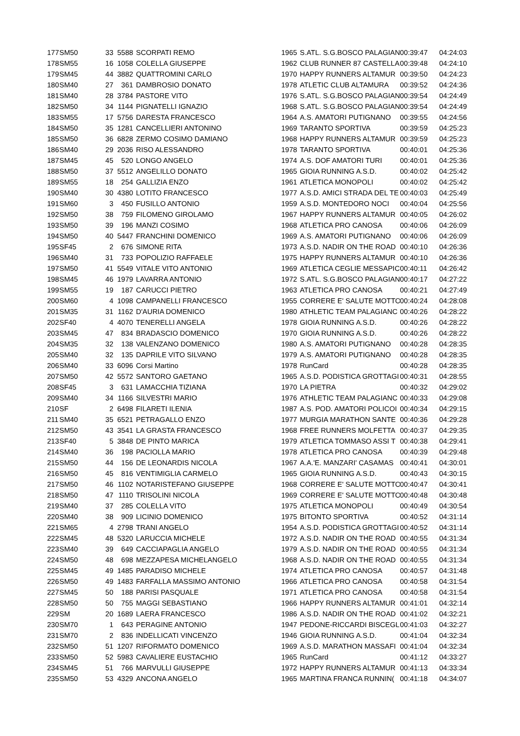| 177 | SM50 | 33 | 5588 | SCORPATI REMO | 1965 | S.ATL. S.G.BOSCO PALAGIAN | 00:39:47 | 04:24:03 |
| 178 | SM55 | 16 | 1058 | COLELLA GIUSEPPE | 1962 | CLUB RUNNER 87 CASTELLA | 00:39:48 | 04:24:10 |
| 179 | SM45 | 44 | 3882 | QUATTROMINI CARLO | 1970 | HAPPY RUNNERS ALTAMUR | 00:39:50 | 04:24:23 |
| 180 | SM40 | 27 | 361 | DAMBROSIO DONATO | 1978 | ATLETIC CLUB ALTAMURA | 00:39:52 | 04:24:36 |
| 181 | SM40 | 28 | 3784 | PASTORE VITO | 1976 | S.ATL. S.G.BOSCO PALAGIAN | 00:39:54 | 04:24:49 |
| 182 | SM50 | 34 | 1144 | PIGNATELLI IGNAZIO | 1968 | S.ATL. S.G.BOSCO PALAGIAN | 00:39:54 | 04:24:49 |
| 183 | SM55 | 17 | 5756 | DARESTA FRANCESCO | 1964 | A.S. AMATORI PUTIGNANO | 00:39:55 | 04:24:56 |
| 184 | SM50 | 35 | 1281 | CANCELLIERI ANTONINO | 1969 | TARANTO SPORTIVA | 00:39:59 | 04:25:23 |
| 185 | SM50 | 36 | 6828 | ZERMO COSIMO DAMIANO | 1968 | HAPPY RUNNERS ALTAMUR | 00:39:59 | 04:25:23 |
| 186 | SM40 | 29 | 2036 | RISO ALESSANDRO | 1978 | TARANTO SPORTIVA | 00:40:01 | 04:25:36 |
| 187 | SM45 | 45 | 520 | LONGO ANGELO | 1974 | A.S. DOF AMATORI TURI | 00:40:01 | 04:25:36 |
| 188 | SM50 | 37 | 5512 | ANGELILLO DONATO | 1965 | GIOIA RUNNING A.S.D. | 00:40:02 | 04:25:42 |
| 189 | SM55 | 18 | 254 | GALLIZIA ENZO | 1961 | ATLETICA MONOPOLI | 00:40:02 | 04:25:42 |
| 190 | SM40 | 30 | 4380 | LOTITO FRANCESCO | 1977 | A.S.D. AMICI STRADA DEL TE | 00:40:03 | 04:25:49 |
| 191 | SM60 | 3 | 450 | FUSILLO ANTONIO | 1959 | A.S.D. MONTEDORO NOCI | 00:40:04 | 04:25:56 |
| 192 | SM50 | 38 | 759 | FILOMENO GIROLAMO | 1967 | HAPPY RUNNERS ALTAMUR | 00:40:05 | 04:26:02 |
| 193 | SM50 | 39 | 196 | MANZI COSIMO | 1968 | ATLETICA PRO CANOSA | 00:40:06 | 04:26:09 |
| 194 | SM50 | 40 | 5447 | FRANCHINI DOMENICO | 1969 | A.S. AMATORI PUTIGNANO | 00:40:06 | 04:26:09 |
| 195 | SF45 | 2 | 676 | SIMONE RITA | 1973 | A.S.D. NADIR ON THE ROAD | 00:40:10 | 04:26:36 |
| 196 | SM40 | 31 | 733 | POPOLIZIO RAFFAELE | 1975 | HAPPY RUNNERS ALTAMUR | 00:40:10 | 04:26:36 |
| 197 | SM50 | 41 | 5549 | VITALE VITO ANTONIO | 1969 | ATLETICA CEGLIE MESSAPIC | 00:40:11 | 04:26:42 |
| 198 | SM45 | 46 | 1979 | LAVARRA ANTONIO | 1972 | S.ATL. S.G.BOSCO PALAGIAN | 00:40:17 | 04:27:22 |
| 199 | SM55 | 19 | 187 | CARUCCI PIETRO | 1963 | ATLETICA PRO CANOSA | 00:40:21 | 04:27:49 |
| 200 | SM60 | 4 | 1098 | CAMPANELLI FRANCESCO | 1955 | CORRERE E' SALUTE MOTTO | 00:40:24 | 04:28:08 |
| 201 | SM35 | 31 | 1162 | D'AURIA DOMENICO | 1980 | ATHLETIC TEAM PALAGIANC | 00:40:26 | 04:28:22 |
| 202 | SF40 | 4 | 4070 | TENERELLI ANGELA | 1978 | GIOIA RUNNING A.S.D. | 00:40:26 | 04:28:22 |
| 203 | SM45 | 47 | 834 | BRADASCIO DOMENICO | 1970 | GIOIA RUNNING A.S.D. | 00:40:26 | 04:28:22 |
| 204 | SM35 | 32 | 138 | VALENZANO DOMENICO | 1980 | A.S. AMATORI PUTIGNANO | 00:40:28 | 04:28:35 |
| 205 | SM40 | 32 | 135 | DAPRILE VITO SILVANO | 1979 | A.S. AMATORI PUTIGNANO | 00:40:28 | 04:28:35 |
| 206 | SM40 | 33 | 6096 | Corsi Martino | 1978 | RunCard | 00:40:28 | 04:28:35 |
| 207 | SM50 | 42 | 5572 | SANTORO GAETANO | 1965 | A.S.D. PODISTICA GROTTAGI | 00:40:31 | 04:28:55 |
| 208 | SF45 | 3 | 631 | LAMACCHIA TIZIANA | 1970 | LA PIETRA | 00:40:32 | 04:29:02 |
| 209 | SM40 | 34 | 1166 | SILVESTRI MARIO | 1976 | ATHLETIC TEAM PALAGIANC | 00:40:33 | 04:29:08 |
| 210 | SF | 2 | 6498 | FILARETI ILENIA | 1987 | A.S. POD. AMATORI POLICOI | 00:40:34 | 04:29:15 |
| 211 | SM40 | 35 | 6521 | PETRAGALLO ENZO | 1977 | MURGIA MARATHON SANTE | 00:40:36 | 04:29:28 |
| 212 | SM50 | 43 | 3541 | LA GRASTA FRANCESCO | 1968 | FREE RUNNERS MOLFETTA | 00:40:37 | 04:29:35 |
| 213 | SF40 | 5 | 3848 | DE PINTO MARICA | 1979 | ATLETICA TOMMASO ASSI T | 00:40:38 | 04:29:41 |
| 214 | SM40 | 36 | 198 | PACIOLLA MARIO | 1978 | ATLETICA PRO CANOSA | 00:40:39 | 04:29:48 |
| 215 | SM50 | 44 | 156 | DE LEONARDIS NICOLA | 1967 | A.A.'E. MANZARI' CASAMAS | 00:40:41 | 04:30:01 |
| 216 | SM50 | 45 | 816 | VENTIMIGLIA CARMELO | 1965 | GIOIA RUNNING A.S.D. | 00:40:43 | 04:30:15 |
| 217 | SM50 | 46 | 1102 | NOTARISTEFANO GIUSEPPE | 1968 | CORRERE E' SALUTE MOTTO | 00:40:47 | 04:30:41 |
| 218 | SM50 | 47 | 1110 | TRISOLINI NICOLA | 1969 | CORRERE E' SALUTE MOTTO | 00:40:48 | 04:30:48 |
| 219 | SM40 | 37 | 285 | COLELLA VITO | 1975 | ATLETICA MONOPOLI | 00:40:49 | 04:30:54 |
| 220 | SM40 | 38 | 909 | LICINIO DOMENICO | 1975 | BITONTO SPORTIVA | 00:40:52 | 04:31:14 |
| 221 | SM65 | 4 | 2798 | TRANI ANGELO | 1954 | A.S.D. PODISTICA GROTTAGI | 00:40:52 | 04:31:14 |
| 222 | SM45 | 48 | 5320 | LARUCCIA MICHELE | 1972 | A.S.D. NADIR ON THE ROAD | 00:40:55 | 04:31:34 |
| 223 | SM40 | 39 | 649 | CACCIAPAGLIA ANGELO | 1979 | A.S.D. NADIR ON THE ROAD | 00:40:55 | 04:31:34 |
| 224 | SM50 | 48 | 698 | MEZZAPESA MICHELANGELO | 1968 | A.S.D. NADIR ON THE ROAD | 00:40:55 | 04:31:34 |
| 225 | SM45 | 49 | 1485 | PARADISO MICHELE | 1974 | ATLETICA PRO CANOSA | 00:40:57 | 04:31:48 |
| 226 | SM50 | 49 | 1483 | FARFALLA MASSIMO ANTONIO | 1966 | ATLETICA PRO CANOSA | 00:40:58 | 04:31:54 |
| 227 | SM45 | 50 | 188 | PARISI PASQUALE | 1971 | ATLETICA PRO CANOSA | 00:40:58 | 04:31:54 |
| 228 | SM50 | 50 | 755 | MAGGI SEBASTIANO | 1966 | HAPPY RUNNERS ALTAMUR | 00:41:01 | 04:32:14 |
| 229 | SM | 20 | 1689 | LAERA FRANCESCO | 1986 | A.S.D. NADIR ON THE ROAD | 00:41:02 | 04:32:21 |
| 230 | SM70 | 1 | 643 | PERAGINE ANTONIO | 1947 | PEDONE-RICCARDI BISCEGLI | 00:41:03 | 04:32:27 |
| 231 | SM70 | 2 | 836 | INDELLICATI VINCENZO | 1946 | GIOIA RUNNING A.S.D. | 00:41:04 | 04:32:34 |
| 232 | SM50 | 51 | 1207 | RIFORMATO DOMENICO | 1969 | A.S.D. MARATHON MASSAFI | 00:41:04 | 04:32:34 |
| 233 | SM50 | 52 | 5983 | CAVALIERE EUSTACHIO | 1965 | RunCard | 00:41:12 | 04:33:27 |
| 234 | SM45 | 51 | 766 | MARVULLI GIUSEPPE | 1972 | HAPPY RUNNERS ALTAMUR | 00:41:13 | 04:33:34 |
| 235 | SM50 | 53 | 4329 | ANCONA ANGELO | 1965 | MARTINA FRANCA RUNNIN( | 00:41:18 | 04:34:07 |